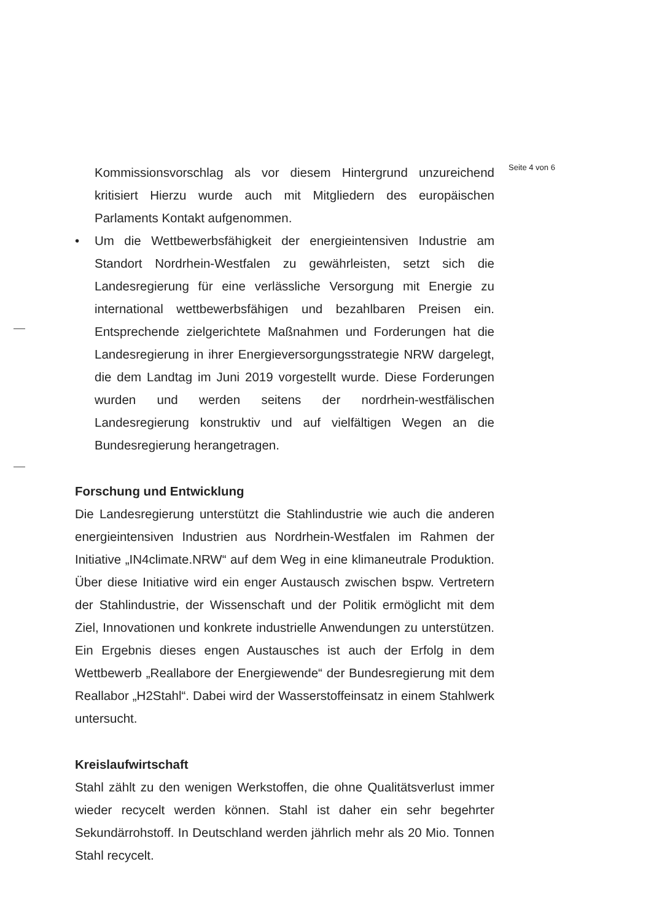Seite 4 von 6
Kommissionsvorschlag als vor diesem Hintergrund unzureichend kritisiert Hierzu wurde auch mit Mitgliedern des europäischen Parlaments Kontakt aufgenommen.
• Um die Wettbewerbsfähigkeit der energieintensiven Industrie am Standort Nordrhein-Westfalen zu gewährleisten, setzt sich die Landesregierung für eine verlässliche Versorgung mit Energie zu international wettbewerbsfähigen und bezahlbaren Preisen ein. Entsprechende zielgerichtete Maßnahmen und Forderungen hat die Landesregierung in ihrer Energieversorgungsstrategie NRW dargelegt, die dem Landtag im Juni 2019 vorgestellt wurde. Diese Forderungen wurden und werden seitens der nordrhein-westfälischen Landesregierung konstruktiv und auf vielfältigen Wegen an die Bundesregierung herangetragen.
Forschung und Entwicklung
Die Landesregierung unterstützt die Stahlindustrie wie auch die anderen energieintensiven Industrien aus Nordrhein-Westfalen im Rahmen der Initiative „IN4climate.NRW“ auf dem Weg in eine klimaneutrale Produktion. Über diese Initiative wird ein enger Austausch zwischen bspw. Vertretern der Stahlindustrie, der Wissenschaft und der Politik ermöglicht mit dem Ziel, Innovationen und konkrete industrielle Anwendungen zu unterstützen. Ein Ergebnis dieses engen Austausches ist auch der Erfolg in dem Wettbewerb „Reallabore der Energiewende“ der Bundesregierung mit dem Reallabor „H2Stahl“. Dabei wird der Wasserstoffeinsatz in einem Stahlwerk untersucht.
Kreislaufwirtschaft
Stahl zählt zu den wenigen Werkstoffen, die ohne Qualitätsverlust immer wieder recycelt werden können. Stahl ist daher ein sehr begehrter Sekundärrohstoff. In Deutschland werden jährlich mehr als 20 Mio. Tonnen Stahl recycelt.